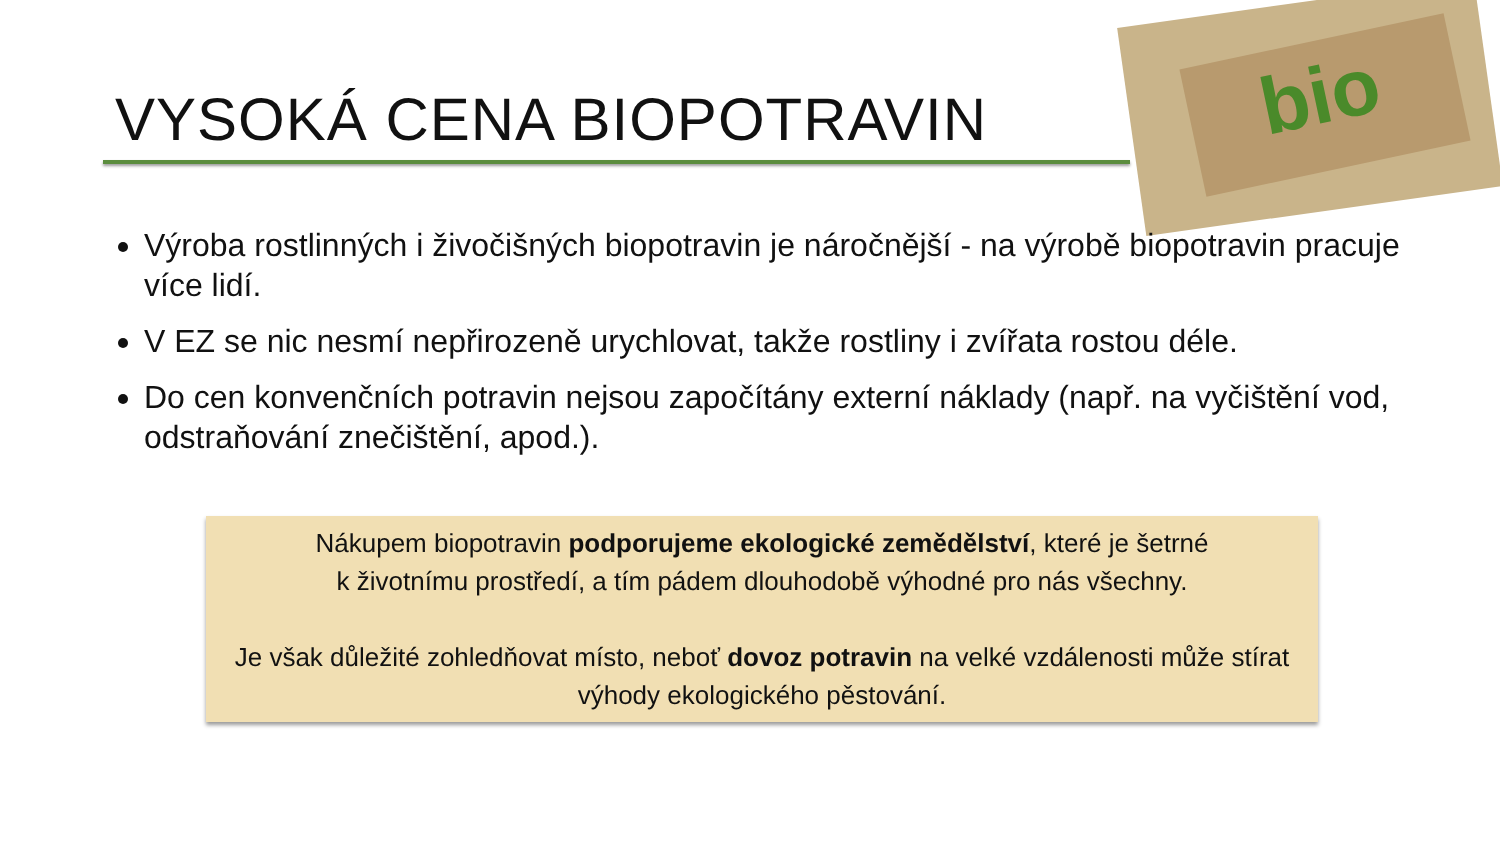bio
VYSOKÁ CENA BIOPOTRAVIN
Výroba rostlinných i živočišných biopotravin je náročnější - na výrobě biopotravin pracuje více lidí.
V EZ se nic nesmí nepřirozeně urychlovat, takže rostliny i zvířata rostou déle.
Do cen konvenčních potravin nejsou započítány externí náklady (např. na vyčištění vod, odstraňování znečištění, apod.).
Nákupem biopotravin podporujeme ekologické zemědělství, které je šetrné
k životnímu prostředí, a tím pádem dlouhodobě výhodné pro nás všechny.
Je však důležité zohledňovat místo, neboť dovoz potravin na velké vzdálenosti může stírat výhody ekologického pěstování.